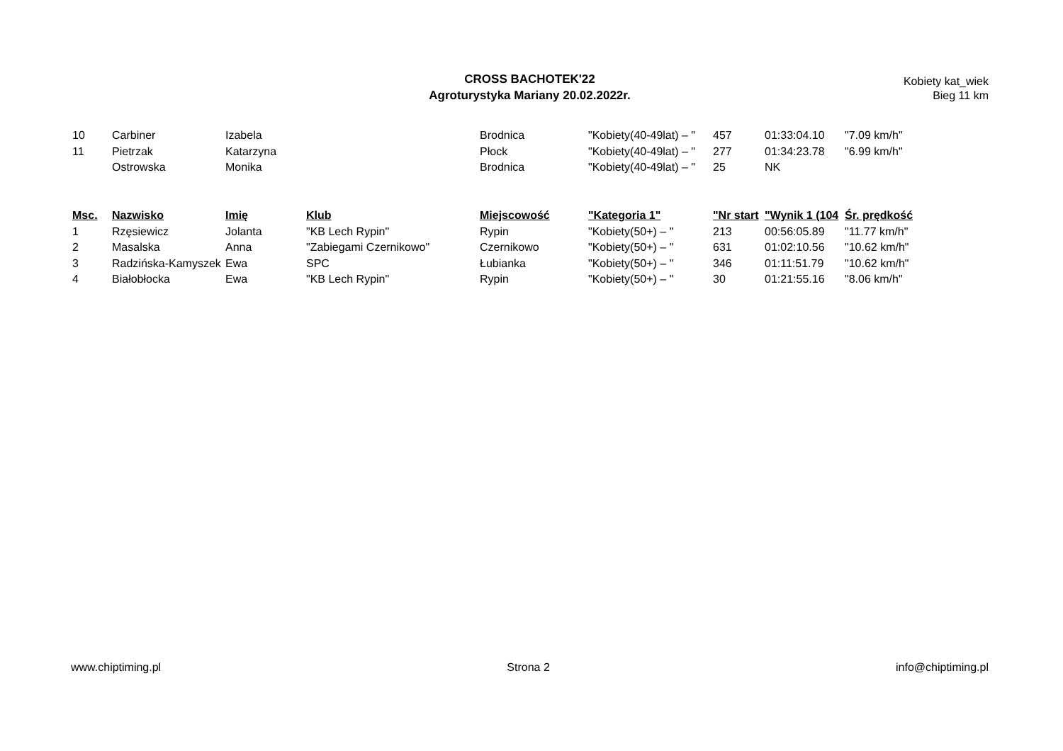CROSS BACHOTEK'22
Agroturystyka Mariany 20.02.2022r.
Kobiety kat_wiek
Bieg 11 km
| 10 | Carbiner | Izabela | | Brodnica | "Kobiety(40-49lat) – " | 457 | 01:33:04.10 | "7.09 km/h" |
| 11 | Pietrzak | Katarzyna | | Płock | "Kobiety(40-49lat) – " | 277 | 01:34:23.78 | "6.99 km/h" |
| | Ostrowska | Monika | | Brodnica | "Kobiety(40-49lat) – " | 25 | NK | |
| Msc. | Nazwisko | Imię | Klub | Miejscowość | "Kategoria 1" | "Nr start | "Wynik 1 (104 | Śr. prędkość |
| --- | --- | --- | --- | --- | --- | --- | --- | --- |
| 1 | Rzęsiewicz | Jolanta | "KB Lech Rypin" | Rypin | "Kobiety(50+) – " | 213 | 00:56:05.89 | "11.77 km/h" |
| 2 | Masalska | Anna | "Zabiegami Czernikowo" | Czernikowo | "Kobiety(50+) – " | 631 | 01:02:10.56 | "10.62 km/h" |
| 3 | Radzińska-Kamyszek | Ewa | SPC | Łubianka | "Kobiety(50+) – " | 346 | 01:11:51.79 | "10.62 km/h" |
| 4 | Białobłocka | Ewa | "KB Lech Rypin" | Rypin | "Kobiety(50+) – " | 30 | 01:21:55.16 | "8.06 km/h" |
www.chiptiming.pl Strona 2 info@chiptiming.pl